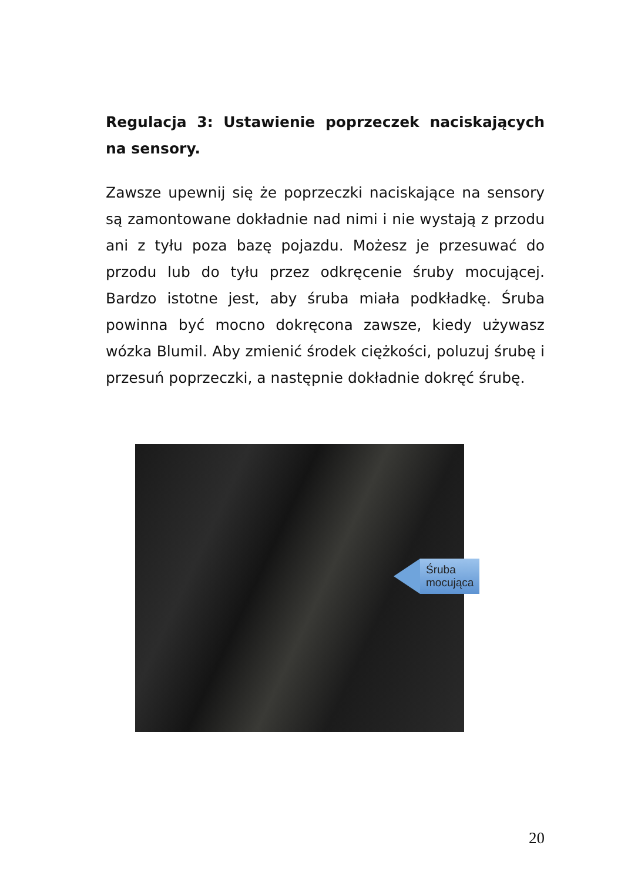Regulacja 3: Ustawienie poprzeczek naciskających na sensory.
Zawsze upewnij się że poprzeczki naciskające na sensory są zamontowane dokładnie nad nimi i nie wystają z przodu ani z tyłu poza bazę pojazdu. Możesz je przesuwać do przodu lub do tyłu przez odkręcenie śruby mocującej. Bardzo istotne jest, aby śruba miała podkładkę. Śruba powinna być mocno dokręcona zawsze, kiedy używasz wózka Blumil. Aby zmienić środek ciężkości, poluzuj śrubę i przesuń poprzeczki, a następnie dokładnie dokręć śrubę.
Śruba mocująca
20